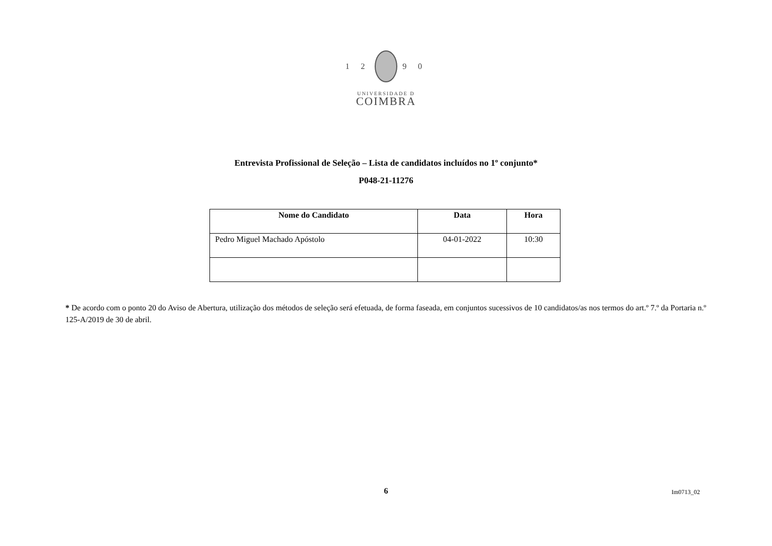1 2 9 0
UNIVERSIDADE D
COIMBRA
Entrevista Profissional de Seleção – Lista de candidatos incluídos no 1º conjunto*
P048-21-11276
| Nome do Candidato | Data | Hora |
| --- | --- | --- |
| Pedro Miguel Machado Apóstolo | 04-01-2022 | 10:30 |
* De acordo com o ponto 20 do Aviso de Abertura, utilização dos métodos de seleção será efetuada, de forma faseada, em conjuntos sucessivos de 10 candidatos/as nos termos do art.º 7.º da Portaria n.º 125-A/2019 de 30 de abril.
6
Im0713_02